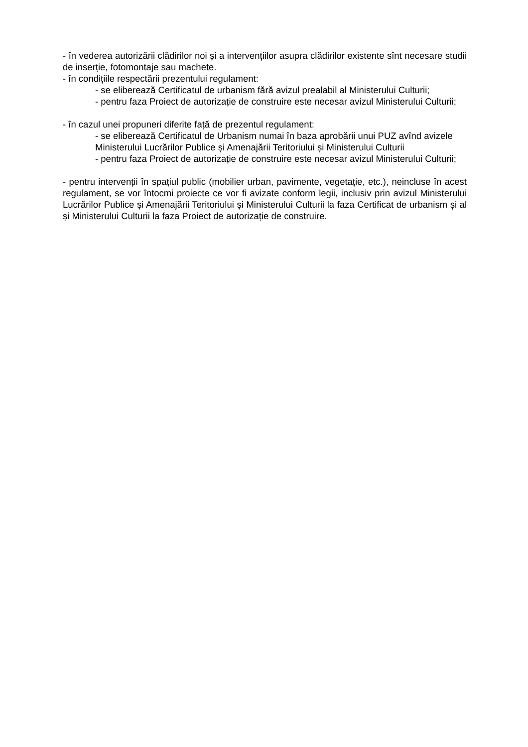- în vederea autorizării clădirilor noi și a intervențiilor asupra clădirilor existente sînt necesare studii de inserție, fotomontaje sau machete.
- în condițiile respectării prezentului regulament:
- se eliberează Certificatul de urbanism fără avizul prealabil al Ministerului Culturii;
- pentru faza Proiect de autorizație de construire este necesar avizul Ministerului Culturii;
- în cazul unei propuneri diferite față de prezentul regulament:
- se eliberează Certificatul de Urbanism numai în baza aprobării unui PUZ avînd avizele Ministerului Lucrărilor Publice și Amenajării Teritoriului și Ministerului Culturii
- pentru faza Proiect de autorizație de construire este necesar avizul Ministerului Culturii;
- pentru intervenții în spațiul public (mobilier urban, pavimente, vegetație, etc.), neincluse în acest regulament, se vor întocmi proiecte ce vor fi avizate conform legii, inclusiv prin avizul Ministerului Lucrărilor Publice și Amenajării Teritoriului și Ministerului Culturii la faza Certificat de urbanism și al și Ministerului Culturii la faza Proiect de autorizație de construire.